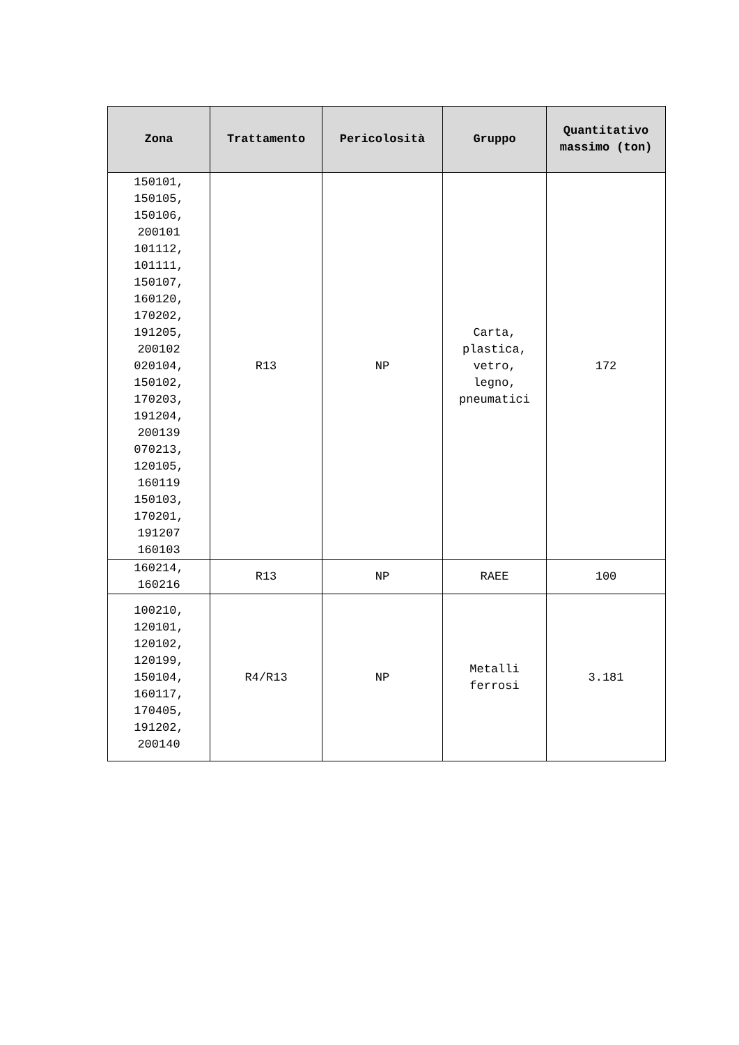| Zona | Trattamento | Pericolosità | Gruppo | Quantitativo massimo (ton) |
| --- | --- | --- | --- | --- |
| 150101, 150105, 150106, 200101 101112, 101111, 150107, 160120, 170202, 191205, 200102 020104, 150102, 170203, 191204, 200139 070213, 120105, 160119 150103, 170201, 191207 160103 | R13 | NP | Carta, plastica, vetro, legno, pneumatici | 172 |
| 160214, 160216 | R13 | NP | RAEE | 100 |
| 100210, 120101, 120102, 120199, 150104, 160117, 170405, 191202, 200140 | R4/R13 | NP | Metalli ferrosi | 3.181 |